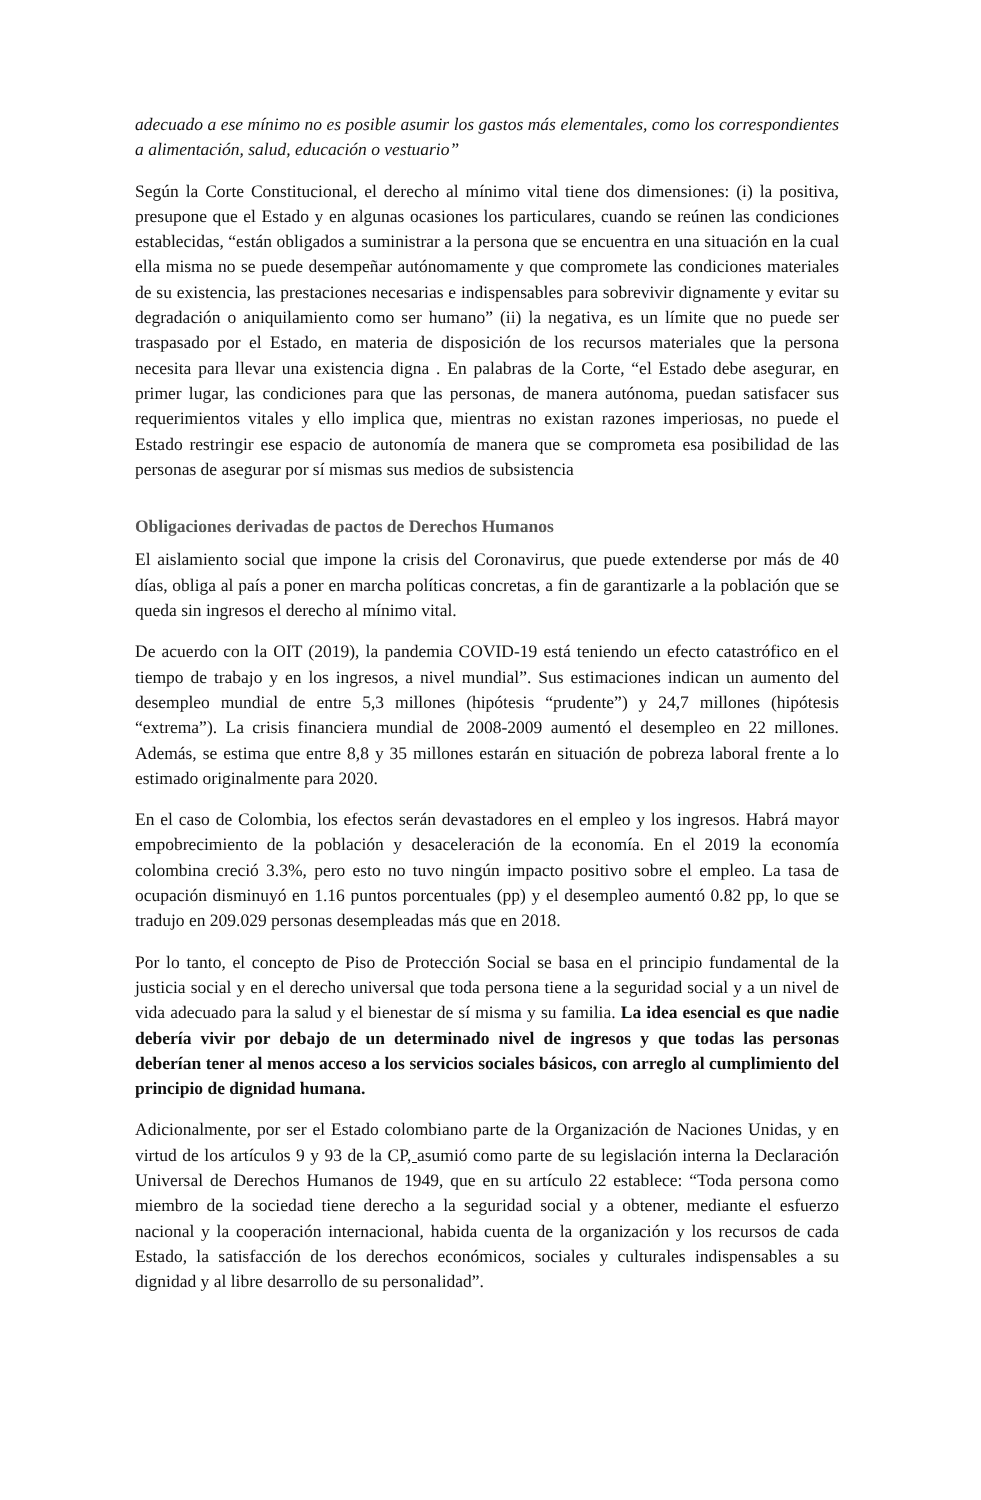adecuado a ese mínimo no es posible asumir los gastos más elementales, como los correspondientes a alimentación, salud, educación o vestuario”
Según la Corte Constitucional, el derecho al mínimo vital tiene dos dimensiones: (i) la positiva, presupone que el Estado y en algunas ocasiones los particulares, cuando se reúnen las condiciones establecidas, “están obligados a suministrar a la persona que se encuentra en una situación en la cual ella misma no se puede desempeñar autónomamente y que compromete las condiciones materiales de su existencia, las prestaciones necesarias e indispensables para sobrevivir dignamente y evitar su degradación o aniquilamiento como ser humano” (ii) la negativa, es un límite que no puede ser traspasado por el Estado, en materia de disposición de los recursos materiales que la persona necesita para llevar una existencia digna . En palabras de la Corte, “el Estado debe asegurar, en primer lugar, las condiciones para que las personas, de manera autónoma, puedan satisfacer sus requerimientos vitales y ello implica que, mientras no existan razones imperiosas, no puede el Estado restringir ese espacio de autonomía de manera que se comprometa esa posibilidad de las personas de asegurar por sí mismas sus medios de subsistencia
Obligaciones derivadas de pactos de Derechos Humanos
El aislamiento social que impone la crisis del Coronavirus, que puede extenderse por más de 40 días, obliga al país a poner en marcha políticas concretas, a fin de garantizarle a la población que se queda sin ingresos el derecho al mínimo vital.
De acuerdo con la OIT (2019), la pandemia COVID-19 está teniendo un efecto catastrófico en el tiempo de trabajo y en los ingresos, a nivel mundial”. Sus estimaciones indican un aumento del desempleo mundial de entre 5,3 millones (hipótesis “prudente”) y 24,7 millones (hipótesis “extrema”). La crisis financiera mundial de 2008-2009 aumentó el desempleo en 22 millones. Además, se estima que entre 8,8 y 35 millones estarán en situación de pobreza laboral frente a lo estimado originalmente para 2020.
En el caso de Colombia, los efectos serán devastadores en el empleo y los ingresos. Habrá mayor empobrecimiento de la población y desaceleración de la economía. En el 2019 la economía colombina creció 3.3%, pero esto no tuvo ningún impacto positivo sobre el empleo. La tasa de ocupación disminuyó en 1.16 puntos porcentuales (pp) y el desempleo aumentó 0.82 pp, lo que se tradujo en 209.029 personas desempleadas más que en 2018.
Por lo tanto, el concepto de Piso de Protección Social se basa en el principio fundamental de la justicia social y en el derecho universal que toda persona tiene a la seguridad social y a un nivel de vida adecuado para la salud y el bienestar de sí misma y su familia. La idea esencial es que nadie debería vivir por debajo de un determinado nivel de ingresos y que todas las personas deberían tener al menos acceso a los servicios sociales básicos, con arreglo al cumplimiento del principio de dignidad humana.
Adicionalmente, por ser el Estado colombiano parte de la Organización de Naciones Unidas, y en virtud de los artículos 9 y 93 de la CP, asumió como parte de su legislación interna la Declaración Universal de Derechos Humanos de 1949, que en su artículo 22 establece: “Toda persona como miembro de la sociedad tiene derecho a la seguridad social y a obtener, mediante el esfuerzo nacional y la cooperación internacional, habida cuenta de la organización y los recursos de cada Estado, la satisfacción de los derechos económicos, sociales y culturales indispensables a su dignidad y al libre desarrollo de su personalidad”.